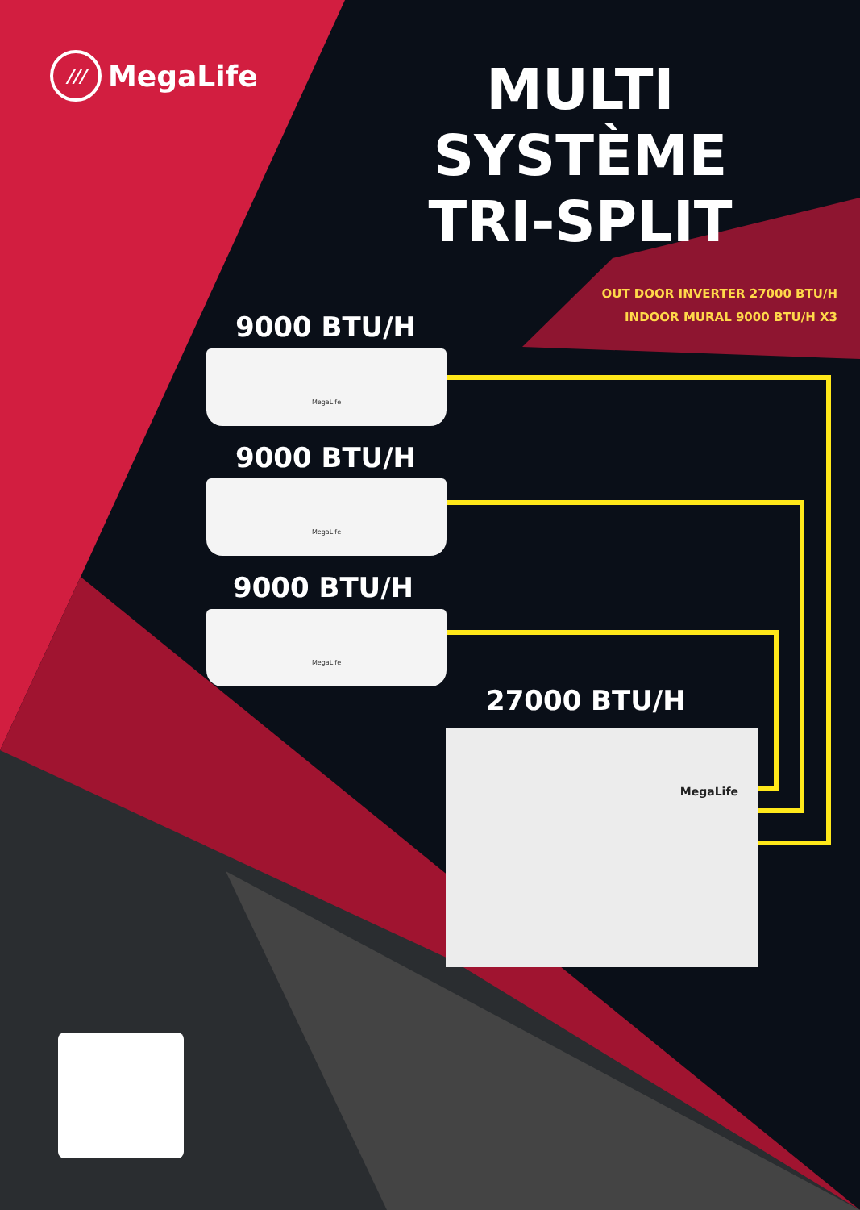///
MegaLife
MULTI SYSTÈME
TRI-SPLIT
OUT DOOR INVERTER 27000 BTU/H
INDOOR MURAL 9000 BTU/H X3
9000 BTU/H
MegaLife
9000 BTU/H
MegaLife
9000 BTU/H
MegaLife
27000 BTU/H
MegaLife